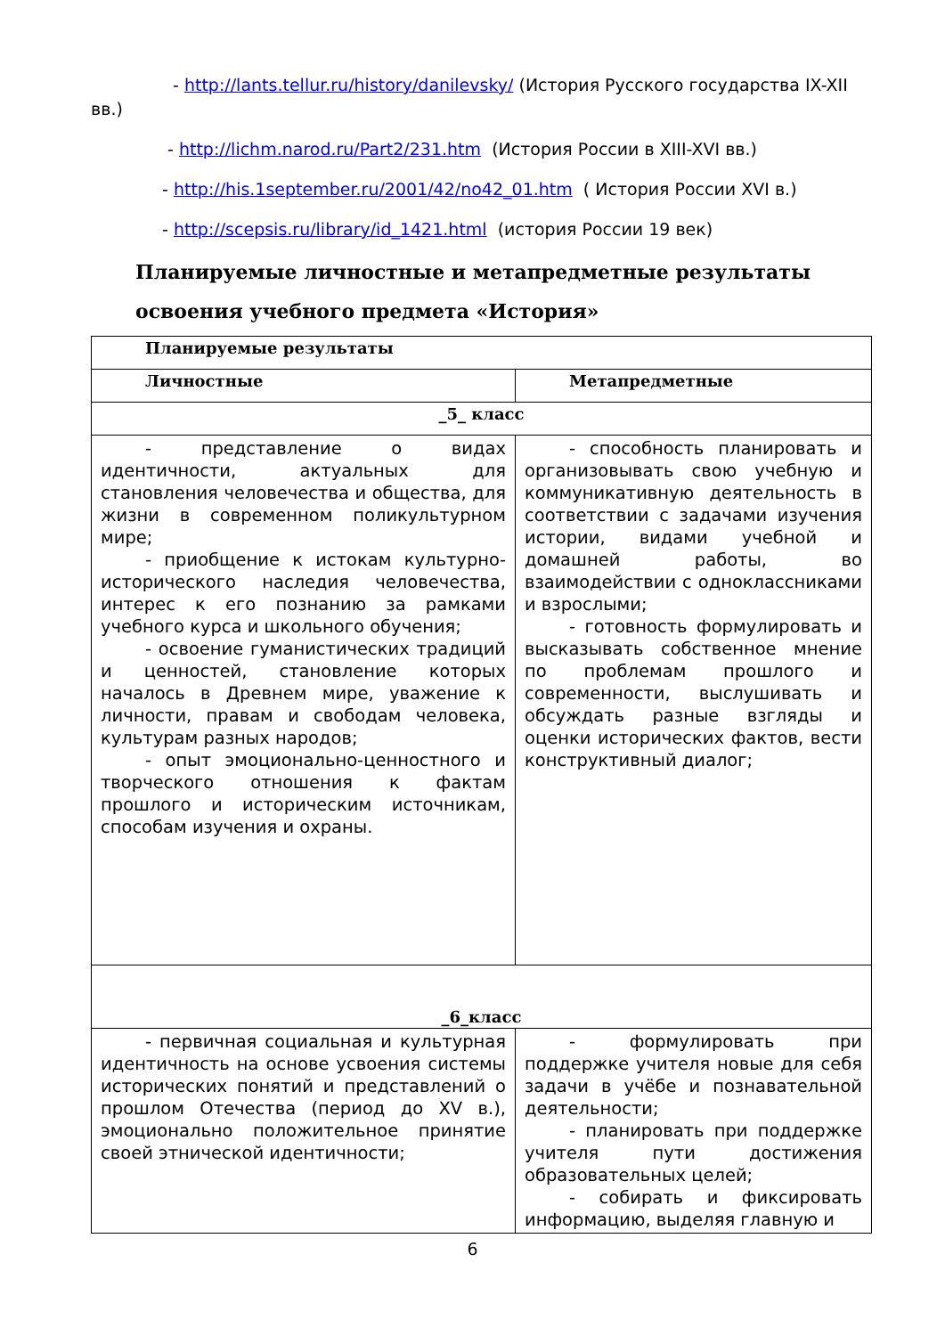- http://lants.tellur.ru/history/danilevsky/ (История Русского государства IX-XII
вв.)
- http://lichm.narod.ru/Part2/231.htm (История России в XIII-XVI вв.)
- http://his.1september.ru/2001/42/no42_01.htm ( История России XVI в.)
- http://scepsis.ru/library/id_1421.html (история России 19 век)
Планируемые личностные и метапредметные результаты
освоения учебного предмета «История»
| Планируемые результаты | |
| Личностные | Метапредметные |
| _5_ класс | |
| - представление о видах идентичности, актуальных для становления человечества и общества, для жизни в современном поликультурном мире; - приобщение к истокам культурно-исторического наследия человечества, интерес к его познанию за рамками учебного курса и школьного обучения; - освоение гуманистических традиций и ценностей, становление которых началось в Древнем мире, уважение к личности, правам и свободам человека, культурам разных народов; - опыт эмоционально-ценностного и творческого отношения к фактам прошлого и историческим источникам, способам изучения и охраны. | - способность планировать и организовывать свою учебную и коммуникативную деятельность в соответствии с задачами изучения истории, видами учебной и домашней работы, во взаимодействии с одноклассниками и взрослыми; - готовность формулировать и высказывать собственное мнение по проблемам прошлого и современности, выслушивать и обсуждать разные взгляды и оценки исторических фактов, вести конструктивный диалог; |
| _6_класс | |
| - первичная социальная и культурная идентичность на основе усвоения системы исторических понятий и представлений о прошлом Отечества (период до XV в.), эмоционально положительное принятие своей этнической идентичности; | - формулировать при поддержке учителя новые для себя задачи в учёбе и познавательной деятельности; - планировать при поддержке учителя пути достижения образовательных целей; - собирать и фиксировать информацию, выделяя главную и |
6